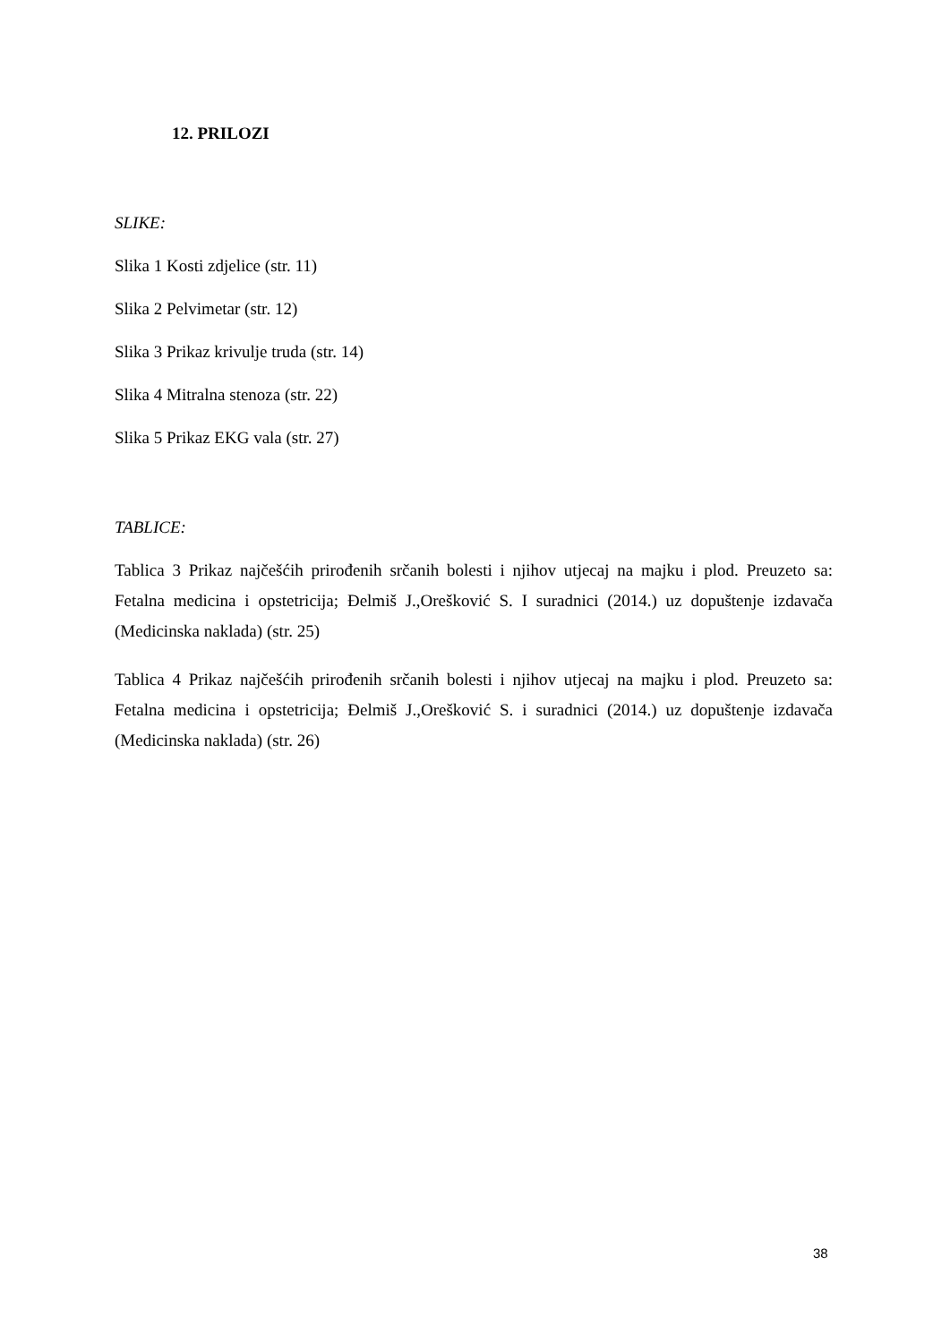12. PRILOZI
SLIKE:
Slika 1 Kosti zdjelice (str. 11)
Slika 2 Pelvimetar (str. 12)
Slika 3 Prikaz krivulje truda (str. 14)
Slika 4 Mitralna stenoza (str. 22)
Slika 5 Prikaz EKG vala (str. 27)
TABLICE:
Tablica 3 Prikaz najčešćih prirođenih srčanih bolesti i njihov utjecaj na majku i plod. Preuzeto sa: Fetalna medicina i opstetricija; Đelmiš J.,Orešković S. I suradnici (2014.) uz dopuštenje izdavača (Medicinska naklada) (str. 25)
Tablica 4 Prikaz najčešćih prirođenih srčanih bolesti i njihov utjecaj na majku i plod. Preuzeto sa: Fetalna medicina i opstetricija; Đelmiš J.,Orešković S. i suradnici (2014.) uz dopuštenje izdavača (Medicinska naklada) (str. 26)
38